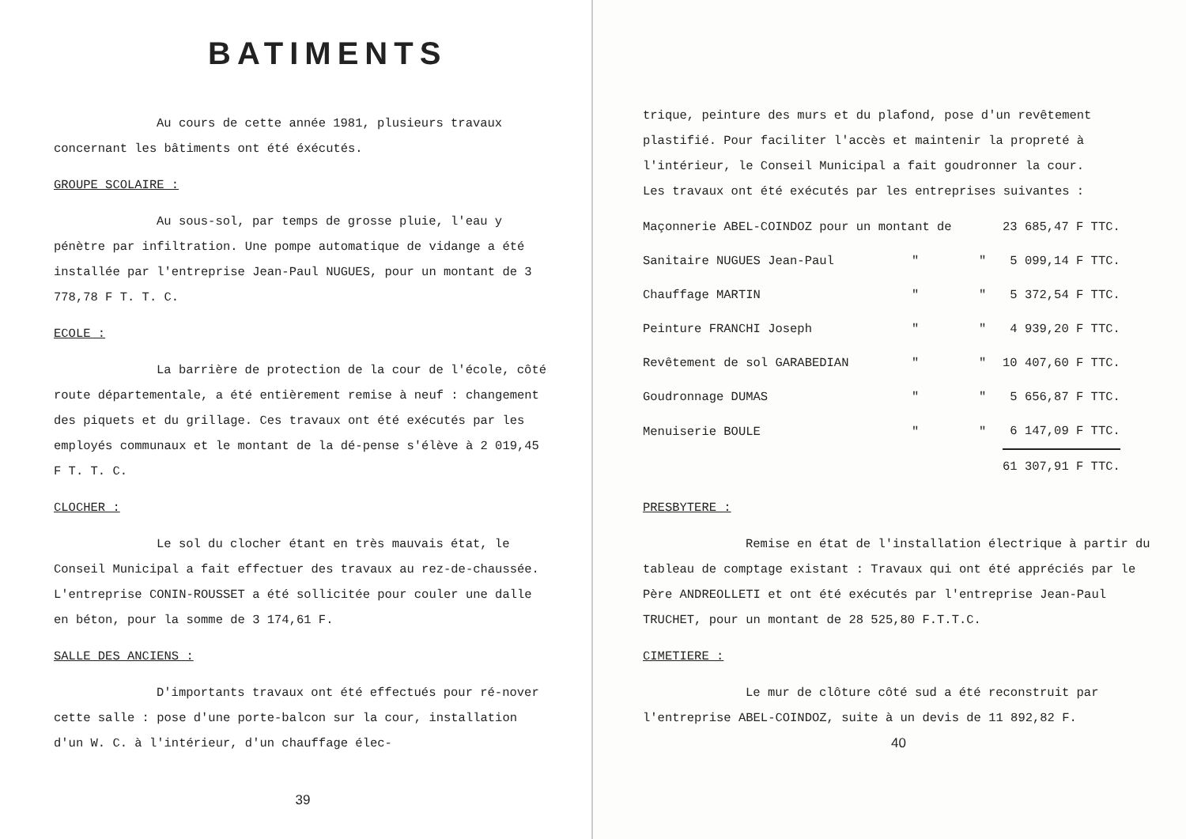BATIMENTS
Au cours de cette année 1981, plusieurs travaux concernant les bâtiments ont été éxécutés.
GROUPE SCOLAIRE :
Au sous-sol, par temps de grosse pluie, l'eau y pénètre par infiltration. Une pompe automatique de vidange a été installée par l'entreprise Jean-Paul NUGUES, pour un montant de 3 778,78 F T. T. C.
ECOLE :
La barrière de protection de la cour de l'école, côté route départementale, a été entièrement remise à neuf : changement des piquets et du grillage. Ces travaux ont été exécutés par les employés communaux et le montant de la dé-pense s'élève à 2 019,45 F T. T. C.
CLOCHER :
Le sol du clocher étant en très mauvais état, le Conseil Municipal a fait effectuer des travaux au rez-de-chaussée. L'entreprise CONIN-ROUSSET a été sollicitée pour couler une dalle en béton, pour la somme de 3 174,61 F.
SALLE DES ANCIENS :
D'importants travaux ont été effectués pour ré-nover cette salle : pose d'une porte-balcon sur la cour, installation d'un W. C. à l'intérieur, d'un chauffage élec-
39
trique, peinture des murs et du plafond, pose d'un revêtement plastifié. Pour faciliter l'accès et maintenir la propreté à l'intérieur, le Conseil Municipal a fait goudronner la cour.
Les travaux ont été exécutés par les entreprises suivantes :
| Maçonnerie ABEL-COINDOZ pour un montant de | | | 23 685,47 F TTC. |
| Sanitaire NUGUES Jean-Paul | " | " | 5 099,14 F TTC. |
| Chauffage MARTIN | " | " | 5 372,54 F TTC. |
| Peinture FRANCHI Joseph | " | " | 4 939,20 F TTC. |
| Revêtement de sol GARABEDIAN | " | " | 10 407,60 F TTC. |
| Goudronnage DUMAS | " | " | 5 656,87 F TTC. |
| Menuiserie BOULE | " | " | 6 147,09 F TTC. |
| | | | 61 307,91 F TTC. |
PRESBYTERE :
Remise en état de l'installation électrique à partir du tableau de comptage existant : Travaux qui ont été appréciés par le Père ANDREOLLETI et ont été exécutés par l'entreprise Jean-Paul TRUCHET, pour un montant de 28 525,80 F.T.T.C.
CIMETIERE :
Le mur de clôture côté sud a été reconstruit par l'entreprise ABEL-COINDOZ, suite à un devis de 11 892,82 F.
40